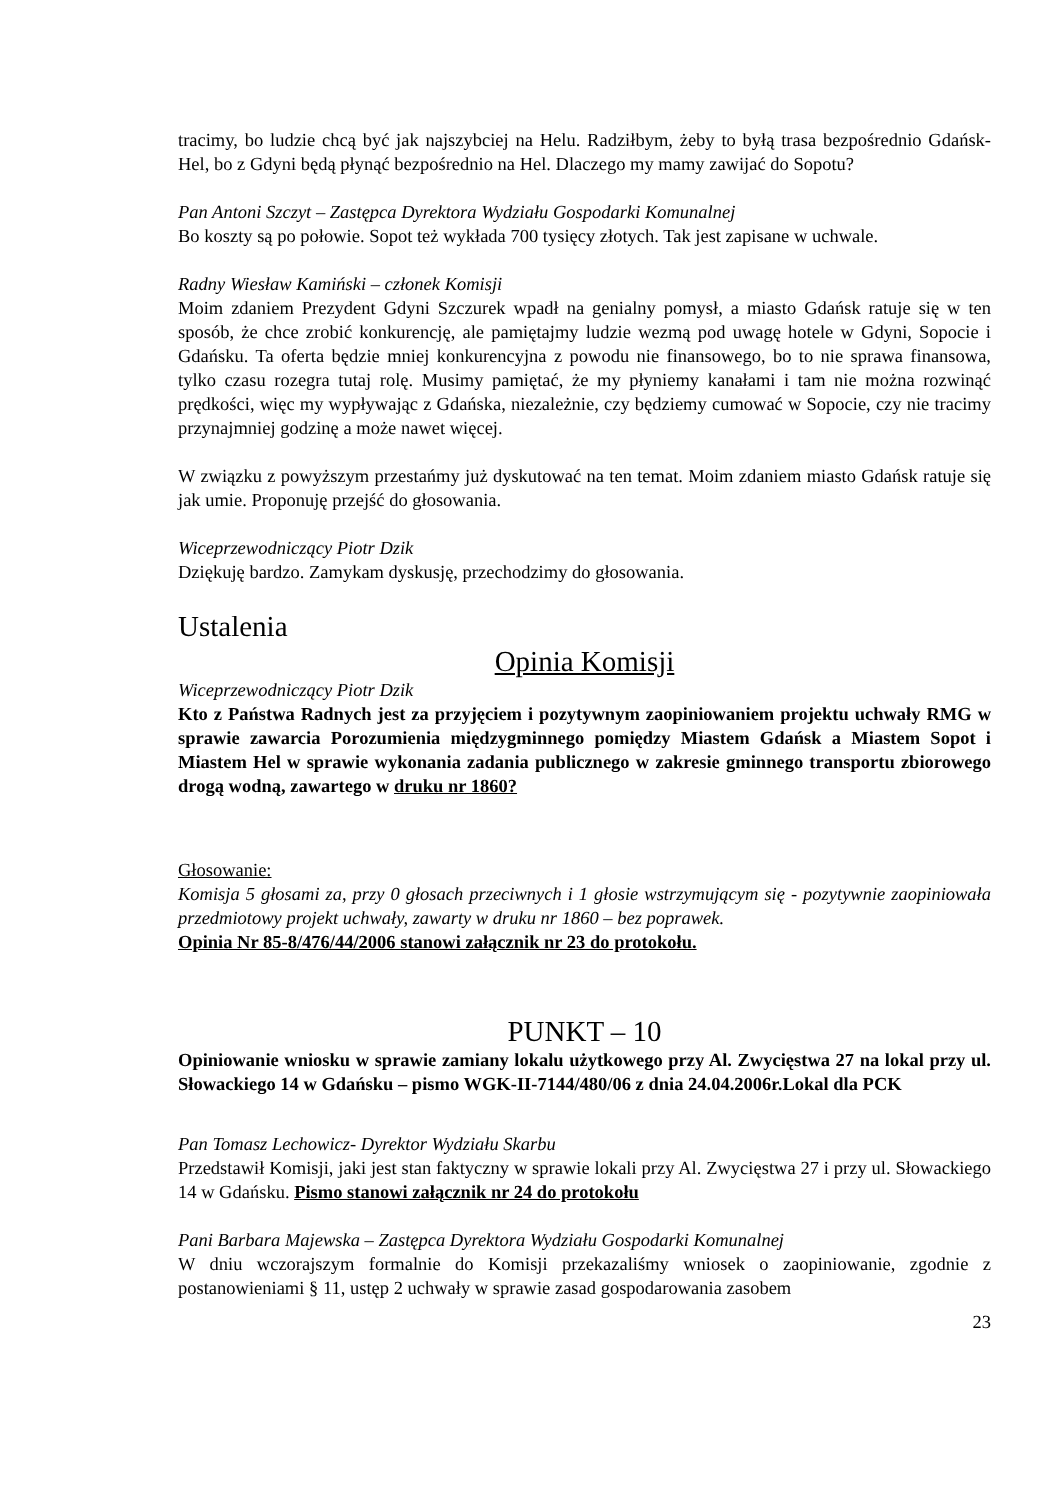tracimy, bo ludzie chcą być jak najszybciej na Helu. Radziłbym, żeby to byłą trasa bezpośrednio Gdańsk- Hel, bo z Gdyni będą płynąć bezpośrednio na Hel. Dlaczego my mamy zawijać do Sopotu?
Pan Antoni Szczyt – Zastępca Dyrektora Wydziału Gospodarki Komunalnej
Bo koszty są po połowie. Sopot też wykłada 700 tysięcy złotych. Tak jest zapisane w uchwale.
Radny Wiesław Kamiński – członek Komisji
Moim zdaniem Prezydent Gdyni Szczurek wpadł na genialny pomysł, a miasto Gdańsk ratuje się w ten sposób, że chce zrobić konkurencję, ale pamiętajmy ludzie wezmą pod uwagę hotele w Gdyni, Sopocie i Gdańsku. Ta oferta będzie mniej konkurencyjna z powodu nie finansowego, bo to nie sprawa finansowa, tylko czasu rozegra tutaj rolę. Musimy pamiętać, że my płyniemy kanałami i tam nie można rozwinąć prędkości, więc my wypływając z Gdańska, niezależnie, czy będziemy cumować w Sopocie, czy nie tracimy przynajmniej godzinę a może nawet więcej.
W związku z powyższym przestańmy już dyskutować na ten temat. Moim zdaniem miasto Gdańsk ratuje się jak umie. Proponuję przejść do głosowania.
Wiceprzewodniczący Piotr Dzik
Dziękuję bardzo. Zamykam dyskusję, przechodzimy do głosowania.
Ustalenia
Opinia Komisji
Wiceprzewodniczący Piotr Dzik
Kto z Państwa Radnych jest za przyjęciem i pozytywnym zaopiniowaniem projektu uchwały RMG w sprawie zawarcia Porozumienia międzygminnego pomiędzy Miastem Gdańsk a Miastem Sopot i Miastem Hel w sprawie wykonania zadania publicznego w zakresie gminnego transportu zbiorowego drogą wodną, zawartego w druku nr 1860?
Głosowanie:
Komisja 5 głosami za, przy 0 głosach przeciwnych i 1 głosie wstrzymującym się - pozytywnie zaopiniowała przedmiotowy projekt uchwały, zawarty w druku nr 1860 – bez poprawek.
Opinia Nr 85-8/476/44/2006 stanowi załącznik nr 23 do protokołu.
PUNKT – 10
Opiniowanie wniosku w sprawie zamiany lokalu użytkowego przy Al. Zwycięstwa 27 na lokal przy ul. Słowackiego 14 w Gdańsku – pismo WGK-II-7144/480/06 z dnia 24.04.2006r.Lokal dla PCK
Pan Tomasz Lechowicz- Dyrektor Wydziału Skarbu
Przedstawił Komisji, jaki jest stan faktyczny w sprawie lokali przy Al. Zwycięstwa 27 i przy ul. Słowackiego 14 w Gdańsku. Pismo stanowi załącznik nr 24 do protokołu
Pani Barbara Majewska – Zastępca Dyrektora Wydziału Gospodarki Komunalnej
W dniu wczorajszym formalnie do Komisji przekazaliśmy wniosek o zaopiniowanie, zgodnie z postanowieniami § 11, ustęp 2 uchwały w sprawie zasad gospodarowania zasobem
23